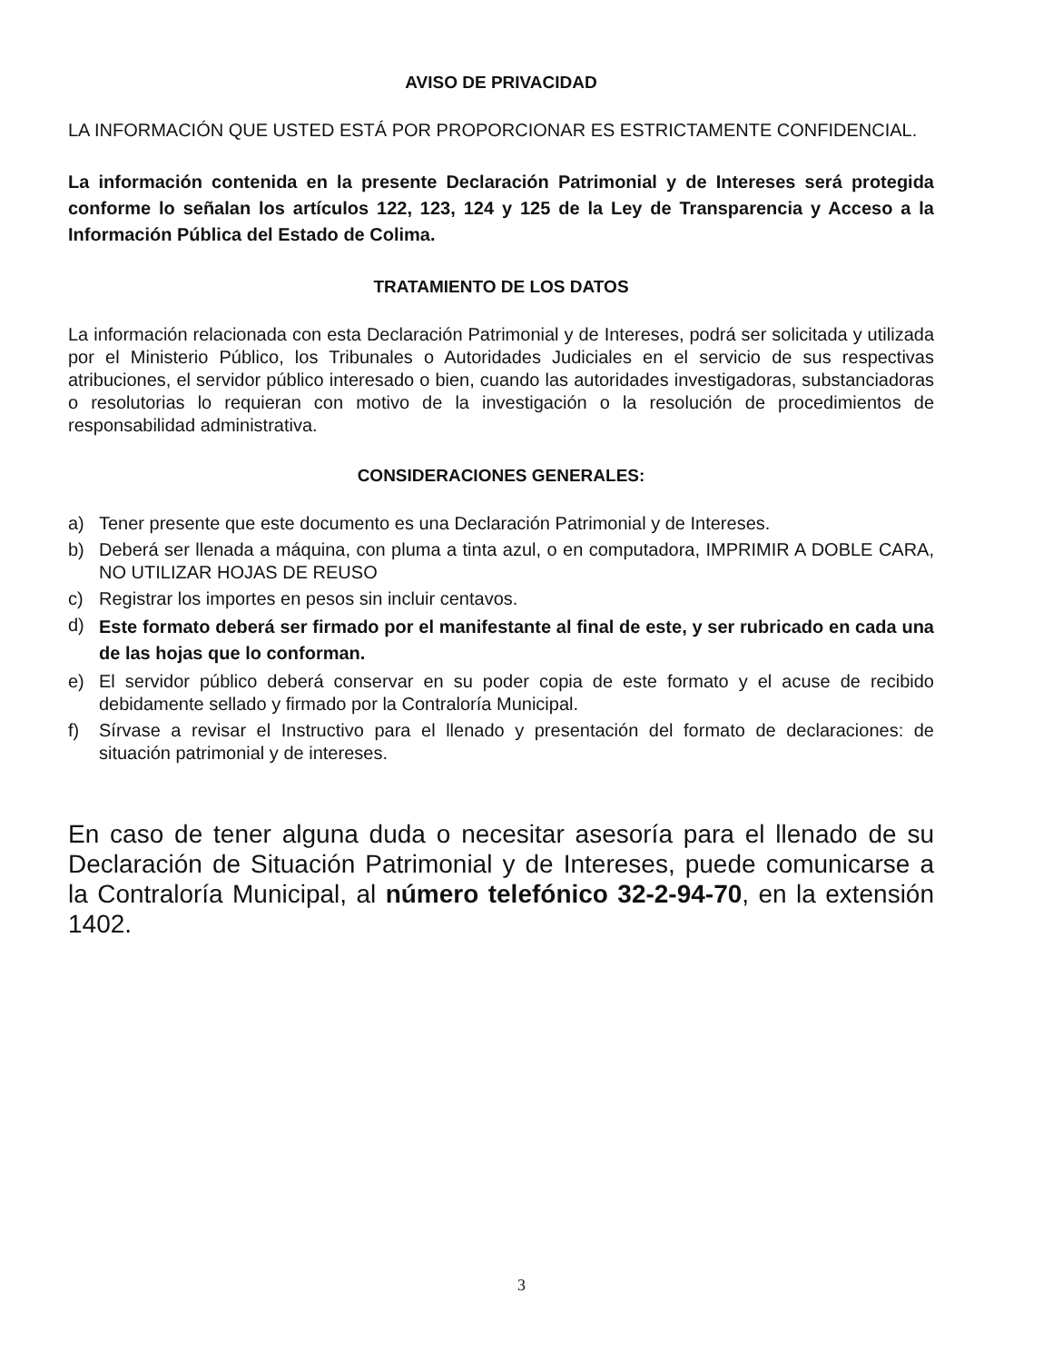AVISO DE PRIVACIDAD
LA INFORMACIÓN QUE USTED ESTÁ POR PROPORCIONAR ES ESTRICTAMENTE CONFIDENCIAL.
La información contenida en la presente Declaración Patrimonial y de Intereses será protegida conforme lo señalan los artículos 122, 123, 124 y 125 de la Ley de Transparencia y Acceso a la Información Pública del Estado de Colima.
TRATAMIENTO DE LOS DATOS
La información relacionada con esta Declaración Patrimonial y de Intereses, podrá ser solicitada y utilizada por el Ministerio Público, los Tribunales o Autoridades Judiciales en el servicio de sus respectivas atribuciones, el servidor público interesado o bien, cuando las autoridades investigadoras, substanciadoras o resolutorias lo requieran con motivo de la investigación o la resolución de procedimientos de responsabilidad administrativa.
CONSIDERACIONES GENERALES:
a) Tener presente que este documento es una Declaración Patrimonial y de Intereses.
b) Deberá ser llenada a máquina, con pluma a tinta azul, o en computadora, IMPRIMIR A DOBLE CARA, NO UTILIZAR HOJAS DE REUSO
c) Registrar los importes en pesos sin incluir centavos.
d) Este formato deberá ser firmado por el manifestante al final de este, y ser rubricado en cada una de las hojas que lo conforman.
e) El servidor público deberá conservar en su poder copia de este formato y el acuse de recibido debidamente sellado y firmado por la Contraloría Municipal.
f) Sírvase a revisar el Instructivo para el llenado y presentación del formato de declaraciones: de situación patrimonial y de intereses.
En caso de tener alguna duda o necesitar asesoría para el llenado de su Declaración de Situación Patrimonial y de Intereses, puede comunicarse a la Contraloría Municipal, al número telefónico 32-2-94-70, en la extensión 1402.
3